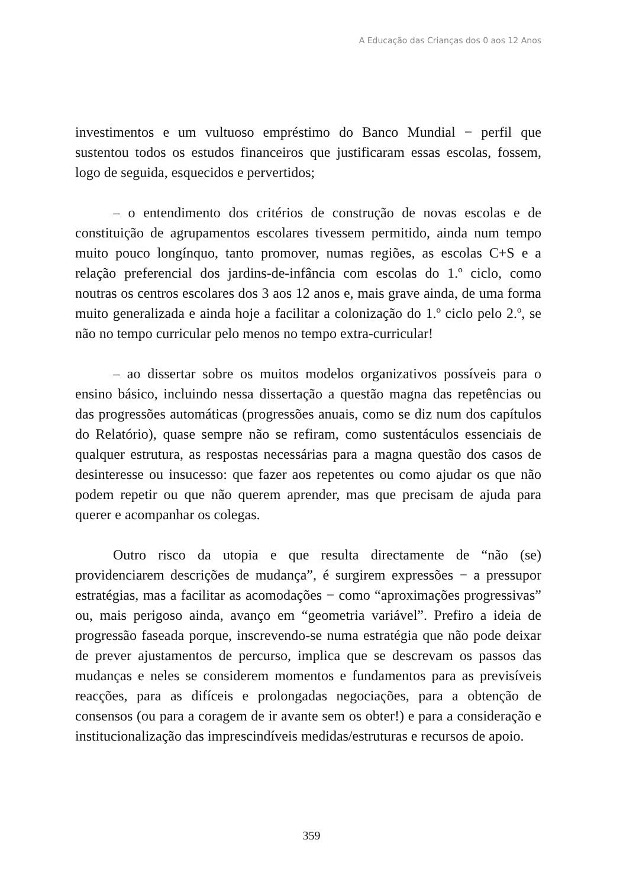A Educação das Crianças dos 0 aos 12 Anos
investimentos e um vultuoso empréstimo do Banco Mundial − perfil que sustentou todos os estudos financeiros que justificaram essas escolas, fossem, logo de seguida, esquecidos e pervertidos;
– o entendimento dos critérios de construção de novas escolas e de constituição de agrupamentos escolares tivessem permitido, ainda num tempo muito pouco longínquo, tanto promover, numas regiões, as escolas C+S e a relação preferencial dos jardins-de-infância com escolas do 1.º ciclo, como noutras os centros escolares dos 3 aos 12 anos e, mais grave ainda, de uma forma muito generalizada e ainda hoje a facilitar a colonização do 1.º ciclo pelo 2.º, se não no tempo curricular pelo menos no tempo extra-curricular!
– ao dissertar sobre os muitos modelos organizativos possíveis para o ensino básico, incluindo nessa dissertação a questão magna das repetências ou das progressões automáticas (progressões anuais, como se diz num dos capítulos do Relatório), quase sempre não se refiram, como sustentáculos essenciais de qualquer estrutura, as respostas necessárias para a magna questão dos casos de desinteresse ou insucesso: que fazer aos repetentes ou como ajudar os que não podem repetir ou que não querem aprender, mas que precisam de ajuda para querer e acompanhar os colegas.
Outro risco da utopia e que resulta directamente de “não (se) providenciarem descrições de mudança”, é surgirem expressões − a pressupor estratégias, mas a facilitar as acomodações − como “aproximações progressivas” ou, mais perigoso ainda, avanço em “geometria variável”. Prefiro a ideia de progressão faseada porque, inscrevendo-se numa estratégia que não pode deixar de prever ajustamentos de percurso, implica que se descrevam os passos das mudanças e neles se considerem momentos e fundamentos para as previsíveis reacções, para as difíceis e prolongadas negociações, para a obtenção de consensos (ou para a coragem de ir avante sem os obter!) e para a consideração e institucionalização das imprescindíveis medidas/estruturas e recursos de apoio.
359